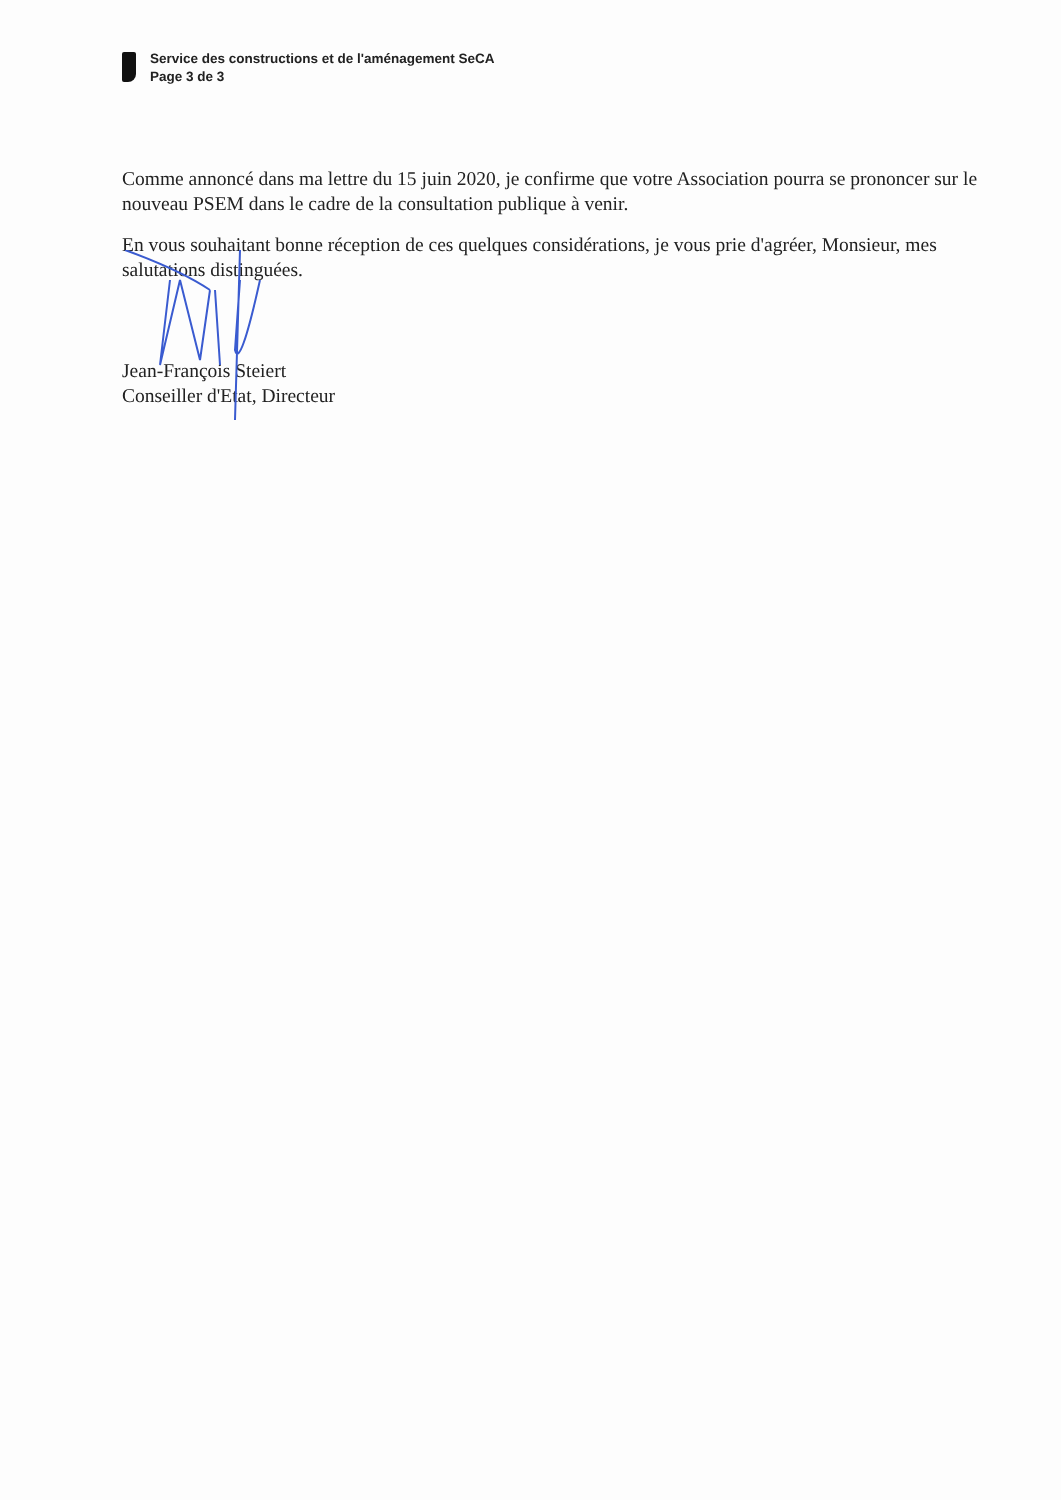Service des constructions et de l'aménagement SeCA
Page 3 de 3
Comme annoncé dans ma lettre du 15 juin 2020, je confirme que votre Association pourra se prononcer sur le nouveau PSEM dans le cadre de la consultation publique à venir.
En vous souhaitant bonne réception de ces quelques considérations, je vous prie d'agréer, Monsieur, mes salutations distinguées.
Jean-François Steiert
Conseiller d'Etat, Directeur